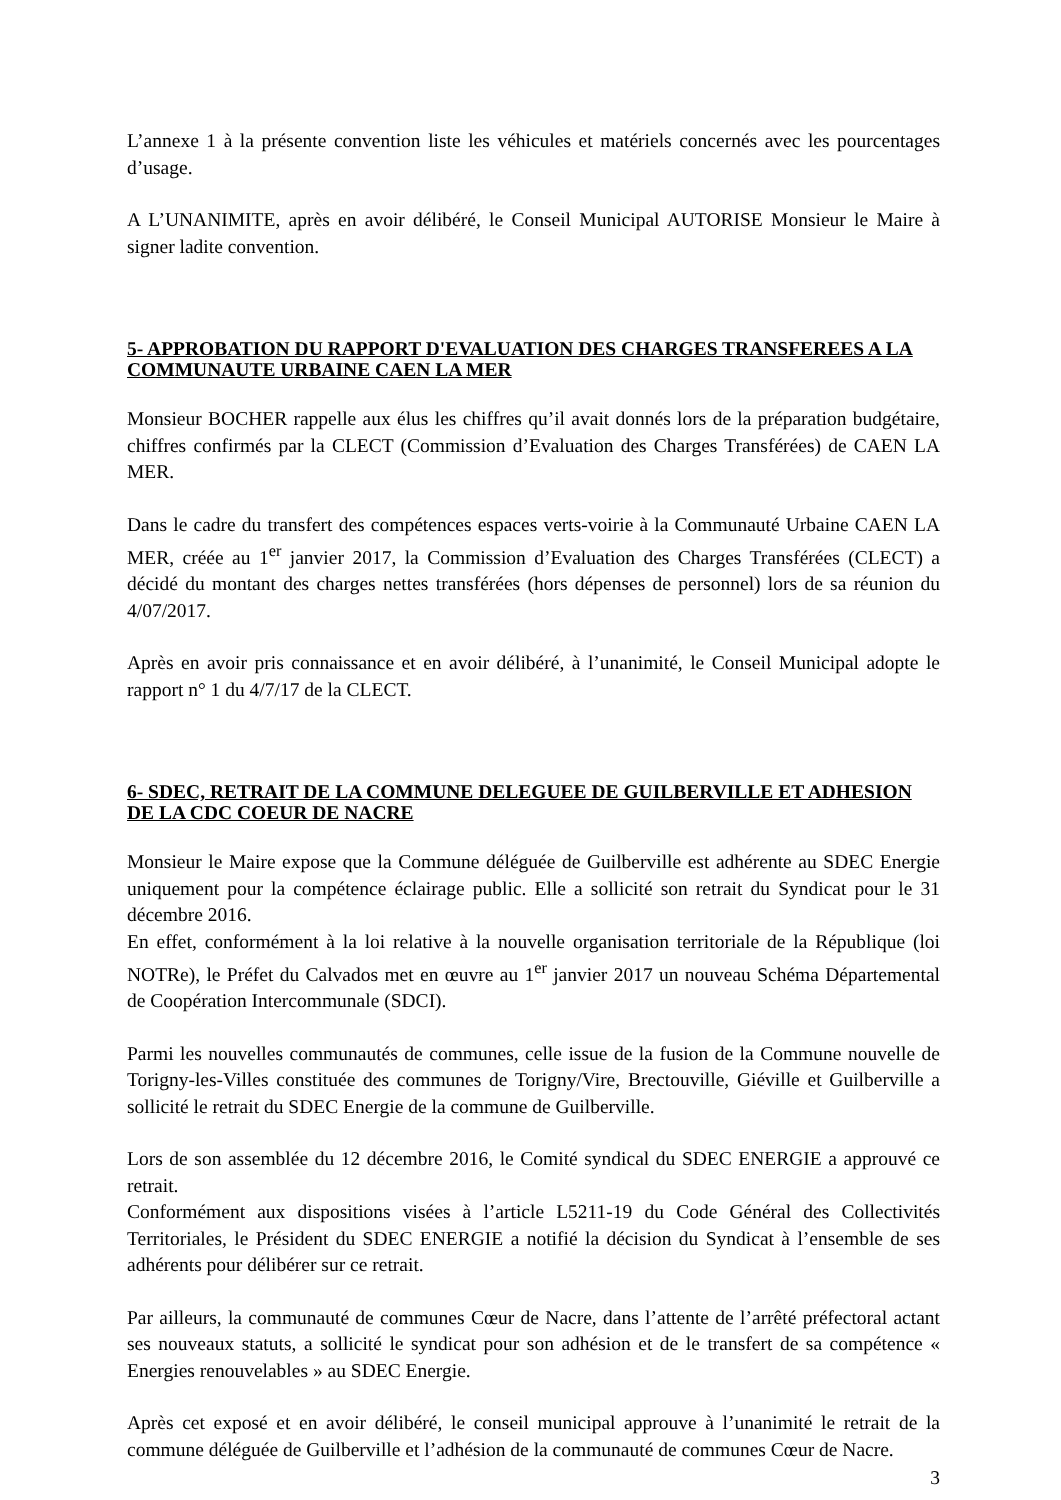L’annexe 1 à la présente convention liste les véhicules et matériels concernés avec les pourcentages d’usage.
A L’UNANIMITE, après en avoir délibéré, le Conseil Municipal AUTORISE Monsieur le Maire à signer ladite convention.
5- APPROBATION DU RAPPORT D'EVALUATION DES CHARGES TRANSFEREES A LA COMMUNAUTE URBAINE CAEN LA MER
Monsieur BOCHER rappelle aux élus les chiffres qu’il avait donnés lors de la préparation budgétaire, chiffres confirmés par la CLECT (Commission d’Evaluation des Charges Transférées) de CAEN LA MER.
Dans le cadre du transfert des compétences espaces verts-voirie à la Communauté Urbaine CAEN LA MER, créée au 1<sup>er</sup> janvier 2017, la Commission d’Evaluation des Charges Transférées (CLECT) a décidé du montant des charges nettes transférées (hors dépenses de personnel) lors de sa réunion du 4/07/2017.
Après en avoir pris connaissance et en avoir délibéré, à l’unanimité, le Conseil Municipal adopte le rapport n° 1 du 4/7/17 de la CLECT.
6- SDEC, RETRAIT DE LA COMMUNE DELEGUEE DE GUILBERVILLE ET ADHESION DE LA CDC COEUR DE NACRE
Monsieur le Maire expose que la Commune déléguée de Guilberville est adhérente au SDEC Energie uniquement pour la compétence éclairage public. Elle a sollicité son retrait du Syndicat pour le 31 décembre 2016.
En effet, conformément à la loi relative à la nouvelle organisation territoriale de la République (loi NOTRe), le Préfet du Calvados met en œuvre au 1<sup>er</sup> janvier 2017 un nouveau Schéma Départemental de Coopération Intercommunale (SDCI).
Parmi les nouvelles communautés de communes, celle issue de la fusion de la Commune nouvelle de Torigny-les-Villes constituée des communes de Torigny/Vire, Brectouville, Giéville et Guilberville a sollicité le retrait du SDEC Energie de la commune de Guilberville.
Lors de son assemblée du 12 décembre 2016, le Comité syndical du SDEC ENERGIE a approuvé ce retrait.
Conformément aux dispositions visées à l’article L5211-19 du Code Général des Collectivités Territoriales, le Président du SDEC ENERGIE a notifié la décision du Syndicat à l’ensemble de ses adhérents pour délibérer sur ce retrait.
Par ailleurs, la communauté de communes Cœur de Nacre, dans l’attente de l’arrêté préfectoral actant ses nouveaux statuts, a sollicité le syndicat pour son adhésion et de le transfert de sa compétence « Energies renouvelables » au SDEC Energie.
Après cet exposé et en avoir délibéré, le conseil municipal approuve à l’unanimité le retrait de la commune déléguée de Guilberville et l’adhésion de la communauté de communes Cœur de Nacre.
3